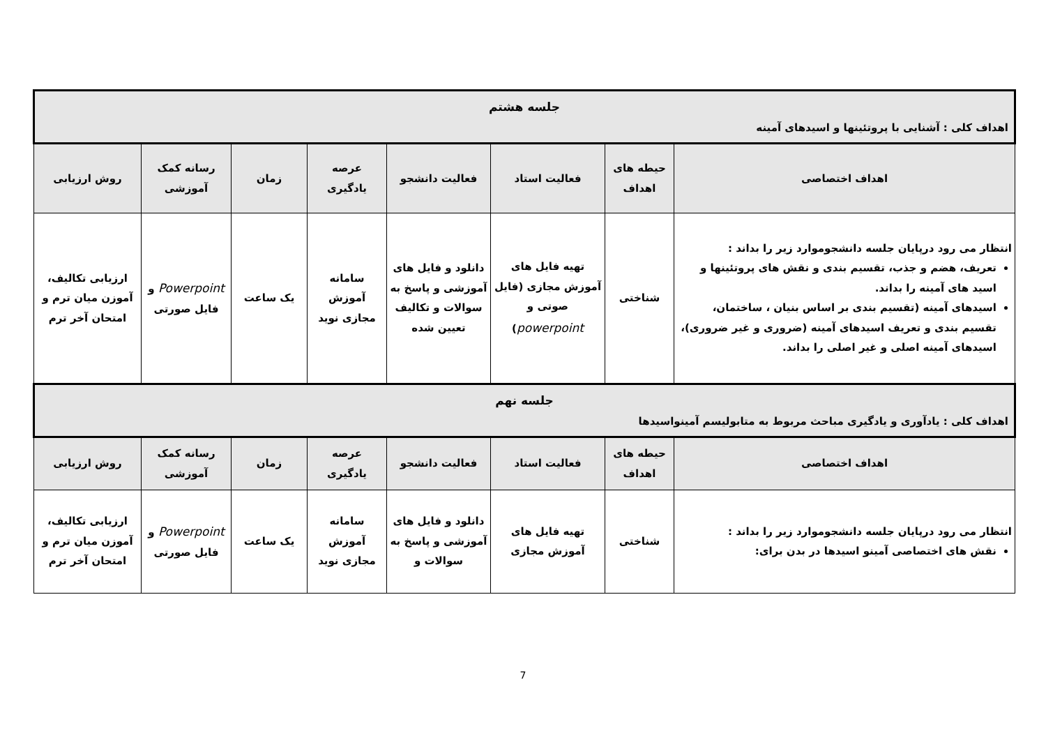| جلسه هشتم اهداف کلی : آشنایی با پروتئینها و اسیدهای آمینه | | | | | | | |
| اهداف اختصاصی | حیطه های اهداف | فعالیت استاد | فعالیت دانشجو | عرصه یادگیری | زمان | رسانه کمک آموزشی | روش ارزیابی |
| انتظار می رود درپایان جلسه دانشجوموارد زیر را بداند : تعریف، هضم و جذب، تقسیم بندی و نقش های پروتئینها و اسید های آمینه را بداند. اسیدهای آمینه (تقسیم بندی بر اساس بنیان ، ساختمان، تقسیم بندی و تعریف اسیدهای آمینه (ضروری و غیر ضروری)، اسیدهای آمینه اصلی و غیر اصلی را بداند. | شناختی | تهیه فایل های آموزش مجازی (فایل صوتی و powerpoint ) | دانلود و فایل های آموزشی و پاسخ به سوالات و تکالیف تعیین شده | سامانه آموزش مجازی نوید | یک ساعت | Powerpoint و فایل صورتی | ارزیابی تکالیف، آموزن میان ترم و امتحان آخر ترم |
| جلسه نهم اهداف کلی : یادآوری و یادگیری مباحث مربوط به متابولیسم آمینواسیدها | | | | | | | |
| اهداف اختصاصی | حیطه های اهداف | فعالیت استاد | فعالیت دانشجو | عرصه یادگیری | زمان | رسانه کمک آموزشی | روش ارزیابی |
| انتظار می رود درپایان جلسه دانشجوموارد زیر را بداند : نقش های اختصاصی آمینو اسیدها در بدن برای: | شناختی | تهیه فایل های آموزش مجازی | دانلود و فایل های آموزشی و پاسخ به سوالات و | سامانه آموزش مجازی نوید | یک ساعت | Powerpoint و فایل صورتی | ارزیابی تکالیف، آموزن میان ترم و امتحان آخر ترم |
7